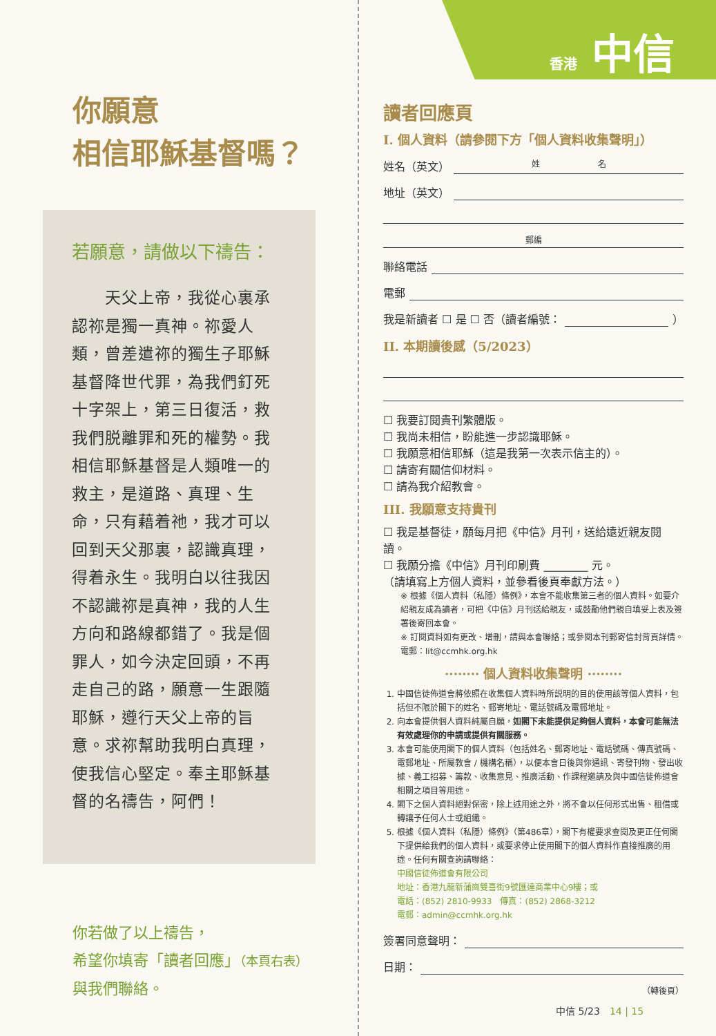你願意
相信耶穌基督嗎？
若願意，請做以下禱告：
　　天父上帝，我從心裏承認祢是獨一真神。祢愛人類，曾差遣祢的獨生子耶穌基督降世代罪，為我們釘死十字架上，第三日復活，救我們脱離罪和死的權勢。我相信耶穌基督是人類唯一的救主，是道路、真理、生命，只有藉着祂，我才可以回到天父那裏，認識真理，得着永生。我明白以往我因不認識祢是真神，我的人生方向和路線都錯了。我是個罪人，如今決定回頭，不再走自己的路，願意一生跟隨耶穌，遵行天父上帝的旨意。求祢幫助我明白真理，使我信心堅定。奉主耶穌基督的名禱告，阿們！
你若做了以上禱告，
希望你填寄「讀者回應」（本頁右表）
與我們聯絡。
香港 中信
讀者回應頁
I. 個人資料（請參閱下方「個人資料收集聲明」）
姓名（英文） 姓　　　　　　　名
地址（英文）
郵編
聯絡電話
電郵
我是新讀者 ☐ 是 ☐ 否（讀者編號： ）
II. 本期讀後感（5/2023）
☐ 我要訂閱貴刊繁體版。
☐ 我尚未相信，盼能進一步認識耶穌。
☐ 我願意相信耶穌（這是我第一次表示信主的）。
☐ 請寄有關信仰材料。
☐ 請為我介紹教會。
III. 我願意支持貴刊
☐ 我是基督徒，願每月把《中信》月刊，送給遠近親友閱讀。
☐ 我願分擔《中信》月刊印刷費 ________ 元。
（請填寫上方個人資料，並參看後頁奉獻方法。）
※ 根據《個人資料（私隱）條例》，本會不能收集第三者的個人資料。如要介紹親友成為讀者，可把《中信》月刊送給親友，或鼓勵他們親自填妥上表及簽署後寄回本會。
※ 訂閱資料如有更改、增刪，請與本會聯絡；或參閱本刊郵寄信封背頁詳情。
電郵：lit@ccmhk.org.hk
········ 個人資料收集聲明 ········
1. 中國信徒佈道會將依照在收集個人資料時所説明的目的使用該等個人資料，包括但不限於閣下的姓名、郵寄地址、電話號碼及電郵地址。
2. 向本會提供個人資料純屬自願，如閣下未能提供足夠個人資料，本會可能無法有效處理你的申請或提供有關服務。
3. 本會可能使用閣下的個人資料（包括姓名、郵寄地址、電話號碼、傳真號碼、電郵地址、所屬教會 / 機構名稱），以便本會日後與你通訊、寄發刊物、發出收據、義工招募、籌款、收集意見、推廣活動、作課程邀請及與中國信徒佈道會相關之項目等用途。
4. 閣下之個人資料絕對保密，除上述用途之外，將不會以任何形式出售、租借或轉讓予任何人士或組織。
5. 根據《個人資料（私隱）條例》（第486章），閣下有權要求查閱及更正任何閣下提供給我們的個人資料，或要求停止使用閣下的個人資料作直接推廣的用途。任何有關查詢請聯絡：
中國信徒佈道會有限公司
地址：香港九龍新蒲崗雙喜街9號匯達商業中心9樓；或
電話：(852) 2810-9933　傳真：(852) 2868-3212
電郵：admin@ccmhk.org.hk
簽署同意聲明：
日期：
（轉後頁）
中信 5/23　14 | 15